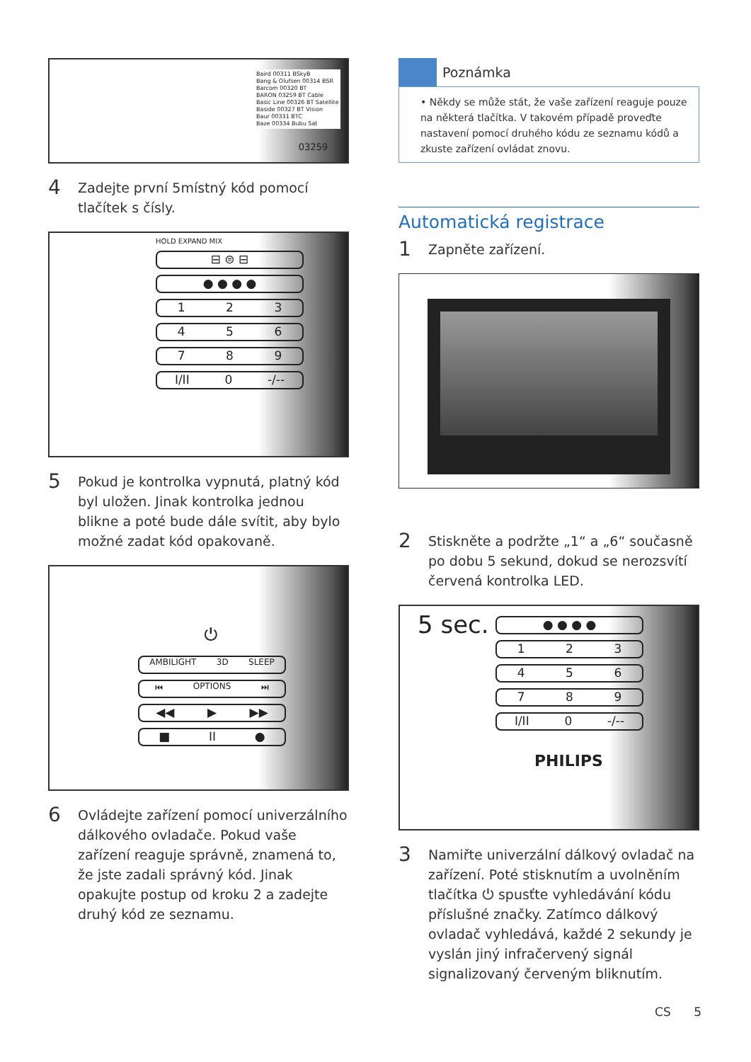Baird 00311 BSkyB
Bang & Olufsen 00314 BSR
Barcom 00320 BT
BARON 03259 BT Cable
Basic Line 00326 BT Satellite
Baside 00327 BT Vision
Baur 00331 BTC
Baze 00334 Bubu Sat
03259
4 Zadejte první 5místný kód pomocí tlačítek s čísly.
HOLD EXPAND MIX
⊟ ⊜ ⊟
● ● ● ●
1 2 3
4 5 6
7 8 9
I/II 0 -/--
5 Pokud je kontrolka vypnutá, platný kód byl uložen. Jinak kontrolka jednou blikne a poté bude dále svítit, aby bylo možné zadat kód opakovaně.
⏻
AMBILIGHT 3D SLEEP
⏮ OPTIONS ⏭
◀◀ ▶ ▶▶
■ II ●
6 Ovládejte zařízení pomocí univerzálního dálkového ovladače. Pokud vaše zařízení reaguje správně, znamená to, že jste zadali správný kód. Jinak opakujte postup od kroku 2 a zadejte druhý kód ze seznamu.
Poznámka
• Někdy se může stát, že vaše zařízení reaguje pouze na některá tlačítka. V takovém případě proveďte nastavení pomocí druhého kódu ze seznamu kódů a zkuste zařízení ovládat znovu.
Automatická registrace
1 Zapněte zařízení.
2 Stiskněte a podržte „1“ a „6“ současně po dobu 5 sekund, dokud se nerozsvítí červená kontrolka LED.
5 sec.
● ● ● ●
1 2 3
4 5 6
7 8 9
I/II 0 -/--
PHILIPS
3 Namiřte univerzální dálkový ovladač na zařízení. Poté stisknutím a uvolněním tlačítka ⏻ spusťte vyhledávání kódu příslušné značky. Zatímco dálkový ovladač vyhledává, každé 2 sekundy je vyslán jiný infračervený signál signalizovaný červeným bliknutím.
CS 5